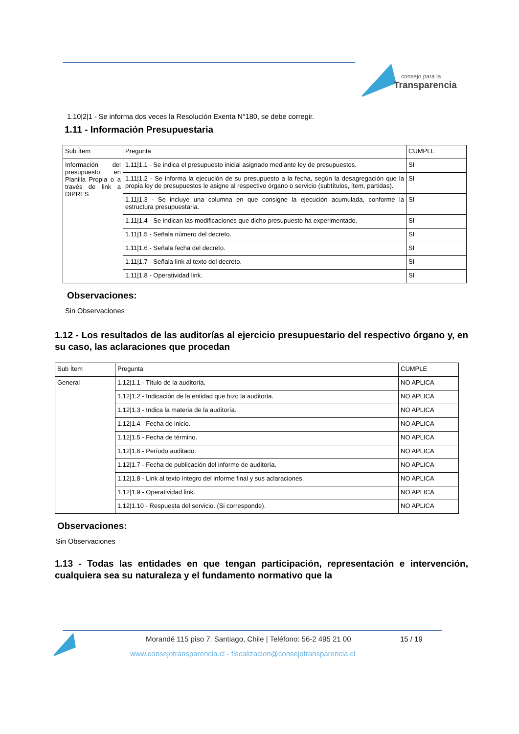consejo para la
Transparencia
1.10|2|1 - Se informa dos veces la Resolución Exenta N°180, se debe corregir.
1.11 - Información Presupuestaria
| Sub Ítem | Pregunta | CUMPLE |
| Información del presupuesto en Planilla Propia o a través de link a DIPRES | 1.11/1.1 - Se indica el presupuesto inicial asignado mediante ley de presupuestos. | SI |
| | 1.11/1.2 - Se informa la ejecución de su presupuesto a la fecha, según la desagregación que la propia ley de presupuestos le asigne al respectivo órgano o servicio (subtítulos, ítem, partidas). | SI |
| | 1.11/1.3 - Se incluye una columna en que consigne la ejecución acumulada, conforme la estructura presupuestaria. | SI |
| | 1.11/1.4 - Se indican las modificaciones que dicho presupuesto ha experimentado. | SI |
| | 1.11/1.5 - Señala número del decreto. | SI |
| | 1.11/1.6 - Señala fecha del decreto. | SI |
| | 1.11/1.7 - Señala link al texto del decreto. | SI |
| | 1.11/1.8 - Operatividad link. | SI |
Observaciones:
Sin Observaciones
1.12 - Los resultados de las auditorías al ejercicio presupuestario del respectivo órgano y, en su caso, las aclaraciones que procedan
| Sub Ítem | Pregunta | CUMPLE |
| General | 1.12/1.1 - Título de la auditoría. | NO APLICA |
| | 1.12/1.2 - Indicación de la entidad que hizo la auditoría. | NO APLICA |
| | 1.12/1.3 - Indica la materia de la auditoría. | NO APLICA |
| | 1.12/1.4 - Fecha de inicio. | NO APLICA |
| | 1.12/1.5 - Fecha de término. | NO APLICA |
| | 1.12/1.6 - Período auditado. | NO APLICA |
| | 1.12/1.7 - Fecha de publicación del informe de auditoría. | NO APLICA |
| | 1.12/1.8 - Link al texto íntegro del informe final y sus aclaraciones. | NO APLICA |
| | 1.12/1.9 - Operatividad link. | NO APLICA |
| | 1.12/1.10 - Respuesta del servicio. (Si corresponde). | NO APLICA |
Observaciones:
Sin Observaciones
1.13 - Todas las entidades en que tengan participación, representación e intervención, cualquiera sea su naturaleza y el fundamento normativo que la
Morandé 115 piso 7. Santiago, Chile | Teléfono: 56-2 495 21 00
15 / 19
www.consejotransparencia.cl - fiscalizacion@consejotransparencia.cl